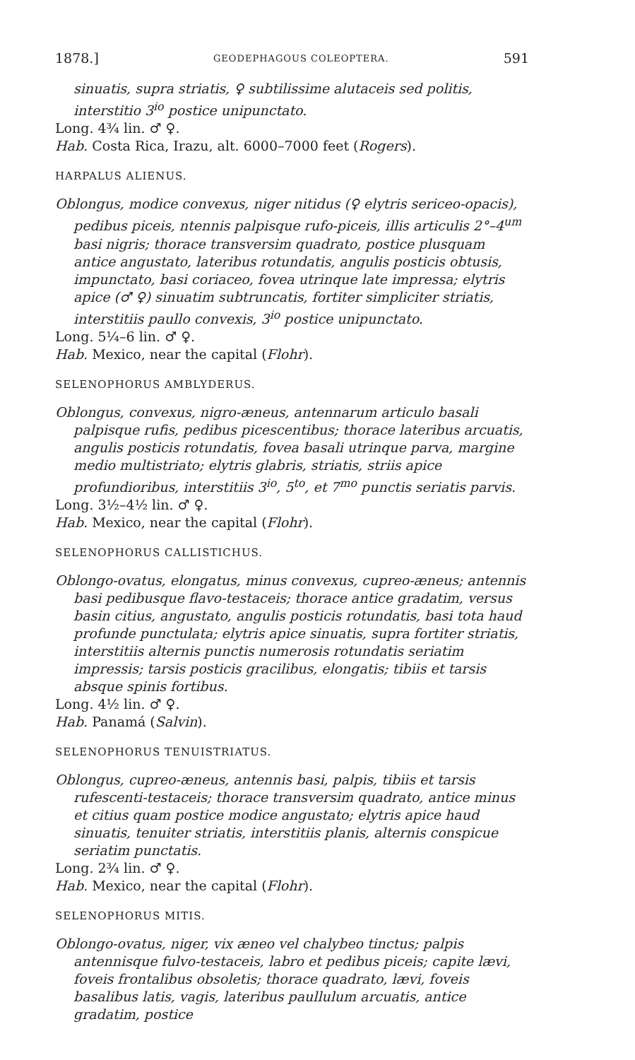1878.] GEODEPHAGOUS COLEOPTERA. 591
sinuatis, supra striatis, ♀ subtilissime alutaceis sed politis, interstitio 3<sup>io</sup> postice unipunctato.
Long. 4¾ lin. ♂ ♀.
Hab. Costa Rica, Irazu, alt. 6000–7000 feet (Rogers).
HARPALUS ALIENUS.
Oblongus, modice convexus, niger nitidus (♀ elytris sericeo-opacis), pedibus piceis, ntennis palpisque rufo-piceis, illis articulis 2°–4<sup>um</sup> basi nigris; thorace transversim quadrato, postice plusquam antice angustato, lateribus rotundatis, angulis posticis obtusis, impunctato, basi coriaceo, fovea utrinque late impressa; elytris apice (♂ ♀) sinuatim subtruncatis, fortiter simpliciter striatis, interstitiis paullo convexis, 3<sup>io</sup> postice unipunctato.
Long. 5¼–6 lin. ♂ ♀.
Hab. Mexico, near the capital (Flohr).
SELENOPHORUS AMBLYDERUS.
Oblongus, convexus, nigro-æneus, antennarum articulo basali palpisque rufis, pedibus picescentibus; thorace lateribus arcuatis, angulis posticis rotundatis, fovea basali utrinque parva, margine medio multistriato; elytris glabris, striatis, striis apice profundioribus, interstitiis 3<sup>io</sup>, 5<sup>to</sup>, et 7<sup>mo</sup> punctis seriatis parvis.
Long. 3½–4½ lin. ♂ ♀.
Hab. Mexico, near the capital (Flohr).
SELENOPHORUS CALLISTICHUS.
Oblongo-ovatus, elongatus, minus convexus, cupreo-æneus; antennis basi pedibusque flavo-testaceis; thorace antice gradatim, versus basin citius, angustato, angulis posticis rotundatis, basi tota haud profunde punctulata; elytris apice sinuatis, supra fortiter striatis, interstitiis alternis punctis numerosis rotundatis seriatim impressis; tarsis posticis gracilibus, elongatis; tibiis et tarsis absque spinis fortibus.
Long. 4½ lin. ♂ ♀.
Hab. Panamá (Salvin).
SELENOPHORUS TENUISTRIATUS.
Oblongus, cupreo-æneus, antennis basi, palpis, tibiis et tarsis rufescenti-testaceis; thorace transversim quadrato, antice minus et citius quam postice modice angustato; elytris apice haud sinuatis, tenuiter striatis, interstitiis planis, alternis conspicue seriatim punctatis.
Long. 2¾ lin. ♂ ♀.
Hab. Mexico, near the capital (Flohr).
SELENOPHORUS MITIS.
Oblongo-ovatus, niger, vix æneo vel chalybeo tinctus; palpis antennisque fulvo-testaceis, labro et pedibus piceis; capite lævi, foveis frontalibus obsoletis; thorace quadrato, lævi, foveis basalibus latis, vagis, lateribus paullulum arcuatis, antice gradatim, postice